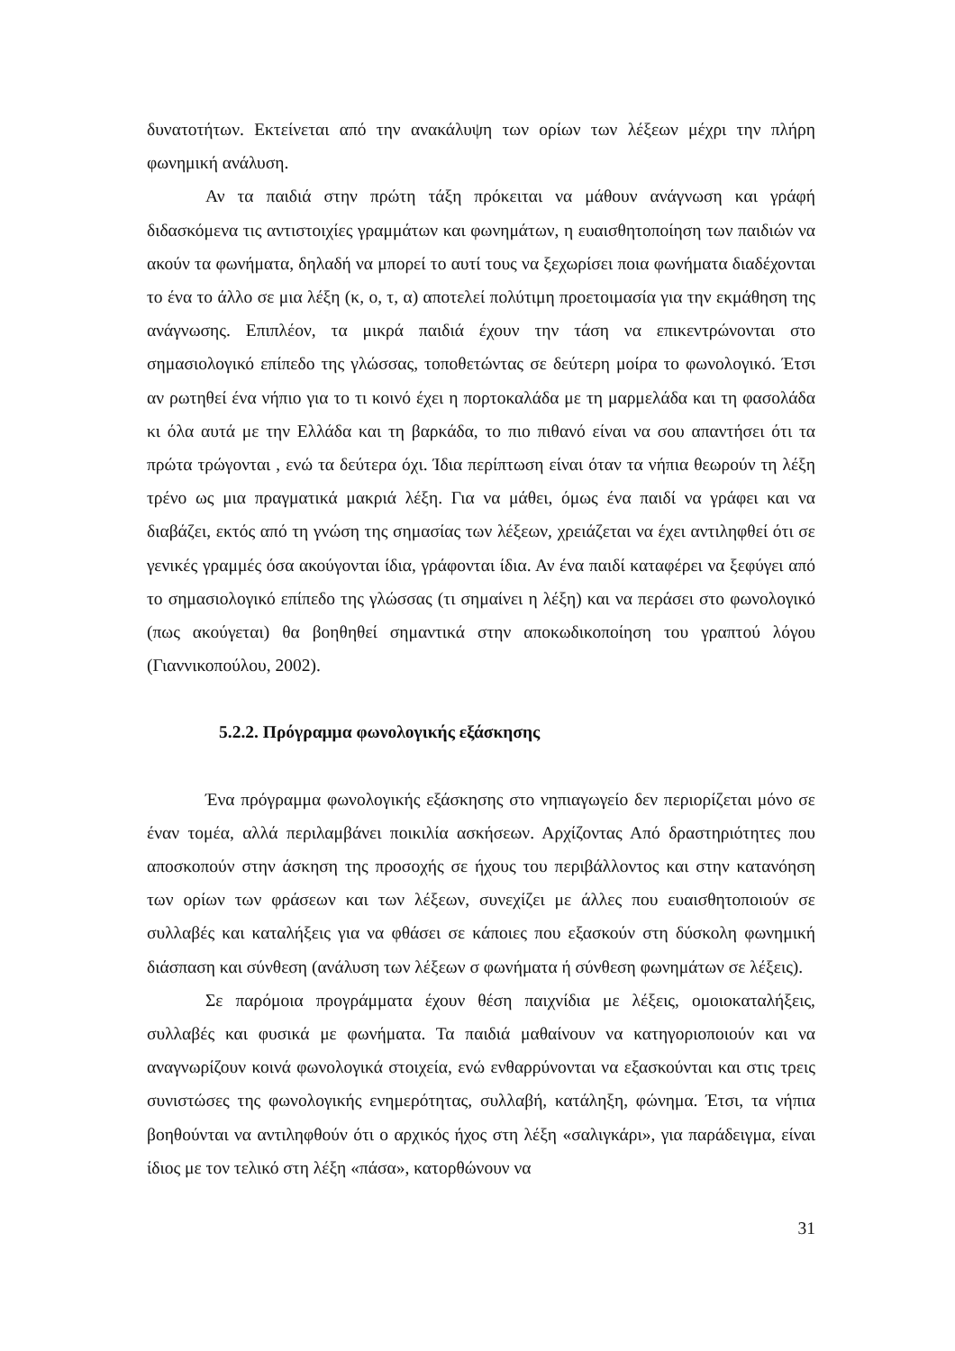δυνατοτήτων. Εκτείνεται από την ανακάλυψη των ορίων των λέξεων μέχρι την πλήρη φωνημική ανάλυση.
Αν τα παιδιά στην πρώτη τάξη πρόκειται να μάθουν ανάγνωση και γράφή διδασκόμενα τις αντιστοιχίες γραμμάτων και φωνημάτων, η ευαισθητοποίηση των παιδιών να ακούν τα φωνήματα, δηλαδή να μπορεί το αυτί τους να ξεχωρίσει ποια φωνήματα διαδέχονται το ένα το άλλο σε μια λέξη (κ, ο, τ, α) αποτελεί πολύτιμη προετοιμασία για την εκμάθηση της ανάγνωσης. Επιπλέον, τα μικρά παιδιά έχουν την τάση να επικεντρώνονται στο σημασιολογικό επίπεδο της γλώσσας, τοποθετώντας σε δεύτερη μοίρα το φωνολογικό. Έτσι αν ρωτηθεί ένα νήπιο για το τι κοινό έχει η πορτοκαλάδα με τη μαρμελάδα και τη φασολάδα κι όλα αυτά με την Ελλάδα και τη βαρκάδα, το πιο πιθανό είναι να σου απαντήσει ότι τα πρώτα τρώγονται , ενώ τα δεύτερα όχι. Ίδια περίπτωση είναι όταν τα νήπια θεωρούν τη λέξη τρένο ως μια πραγματικά μακριά λέξη. Για να μάθει, όμως ένα παιδί να γράφει και να διαβάζει, εκτός από τη γνώση της σημασίας των λέξεων, χρειάζεται να έχει αντιληφθεί ότι σε γενικές γραμμές όσα ακούγονται ίδια, γράφονται ίδια. Αν ένα παιδί καταφέρει να ξεφύγει από το σημασιολογικό επίπεδο της γλώσσας (τι σημαίνει η λέξη) και να περάσει στο φωνολογικό (πως ακούγεται) θα βοηθηθεί σημαντικά στην αποκωδικοποίηση του γραπτού λόγου (Γιαννικοπούλου, 2002).
5.2.2. Πρόγραμμα φωνολογικής εξάσκησης
Ένα πρόγραμμα φωνολογικής εξάσκησης στο νηπιαγωγείο δεν περιορίζεται μόνο σε έναν τομέα, αλλά περιλαμβάνει ποικιλία ασκήσεων. Αρχίζοντας Από δραστηριότητες που αποσκοπούν στην άσκηση της προσοχής σε ήχους του περιβάλλοντος και στην κατανόηση των ορίων των φράσεων και των λέξεων, συνεχίζει με άλλες που ευαισθητοποιούν σε συλλαβές και καταλήξεις για να φθάσει σε κάποιες που εξασκούν στη δύσκολη φωνημική διάσπαση και σύνθεση (ανάλυση των λέξεων σ φωνήματα ή σύνθεση φωνημάτων σε λέξεις).
Σε παρόμοια προγράμματα έχουν θέση παιχνίδια με λέξεις, ομοιοκαταλήξεις, συλλαβές και φυσικά με φωνήματα. Τα παιδιά μαθαίνουν να κατηγοριοποιούν και να αναγνωρίζουν κοινά φωνολογικά στοιχεία, ενώ ενθαρρύνονται να εξασκούνται και στις τρεις συνιστώσες της φωνολογικής ενημερότητας, συλλαβή, κατάληξη, φώνημα. Έτσι, τα νήπια βοηθούνται να αντιληφθούν ότι ο αρχικός ήχος στη λέξη «σαλιγκάρι», για παράδειγμα, είναι ίδιος με τον τελικό στη λέξη «πάσα», κατορθώνουν να
31